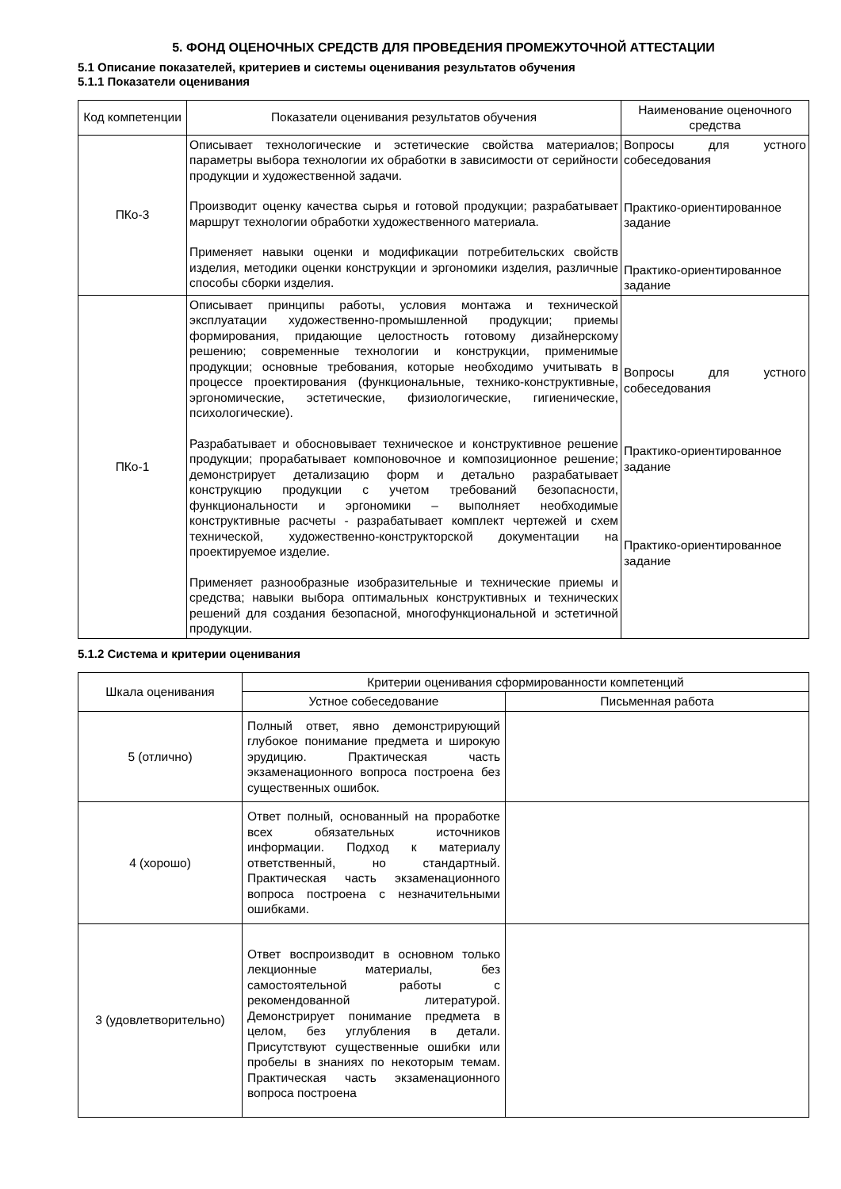5. ФОНД ОЦЕНОЧНЫХ СРЕДСТВ ДЛЯ ПРОВЕДЕНИЯ ПРОМЕЖУТОЧНОЙ АТТЕСТАЦИИ
5.1 Описание показателей, критериев и системы оценивания результатов обучения
5.1.1 Показатели оценивания
| Код компетенции | Показатели оценивания результатов обучения | Наименование оценочного средства |
| --- | --- | --- |
| ПКо-3 | Описывает технологические и эстетические свойства материалов; параметры выбора технологии их обработки в зависимости от серийности продукции и художественной задачи. Производит оценку качества сырья и готовой продукции; разрабатывает маршрут технологии обработки художественного материала. Применяет навыки оценки и модификации потребительских свойств изделия, методики оценки конструкции и эргономики изделия, различные способы сборки изделия. | Вопросы для устного собеседования Практико-ориентированное задание Практико-ориентированное задание |
| ПКо-1 | Описывает принципы работы, условия монтажа и технической эксплуатации художественно-промышленной продукции; приемы формирования, придающие целостность готовому дизайнерскому решению; современные технологии и конструкции, применимые продукции; основные требования, которые необходимо учитывать в процессе проектирования (функциональные, технико-конструктивные, эргономические, эстетические, физиологические, гигиенические, психологические). Разрабатывает и обосновывает техническое и конструктивное решение продукции; прорабатывает компоновочное и композиционное решение; демонстрирует детализацию форм и детально разрабатывает конструкцию продукции с учетом требований безопасности, функциональности и эргономики – выполняет необходимые конструктивные расчеты - разрабатывает комплект чертежей и схем технической, художественно-конструкторской документации на проектируемое изделие. Применяет разнообразные изобразительные и технические приемы и средства; навыки выбора оптимальных конструктивных и технических решений для создания безопасной, многофункциональной и эстетичной продукции. | Вопросы для устного собеседования Практико-ориентированное задание Практико-ориентированное задание |
5.1.2 Система и критерии оценивания
| Шкала оценивания | Критерии оценивания сформированности компетенций | |
| --- | --- | --- |
| | Устное собеседование | Письменная работа |
| 5 (отлично) | Полный ответ, явно демонстрирующий глубокое понимание предмета и широкую эрудицию. Практическая часть экзаменационного вопроса построена без существенных ошибок. | |
| 4 (хорошо) | Ответ полный, основанный на проработке всех обязательных источников информации. Подход к материалу ответственный, но стандартный. Практическая часть экзаменационного вопроса построена с незначительными ошибками. | |
| 3 (удовлетворительно) | Ответ воспроизводит в основном только лекционные материалы, без самостоятельной работы с рекомендованной литературой. Демонстрирует понимание предмета в целом, без углубления в детали. Присутствуют существенные ошибки или пробелы в знаниях по некоторым темам. Практическая часть экзаменационного вопроса построена | |